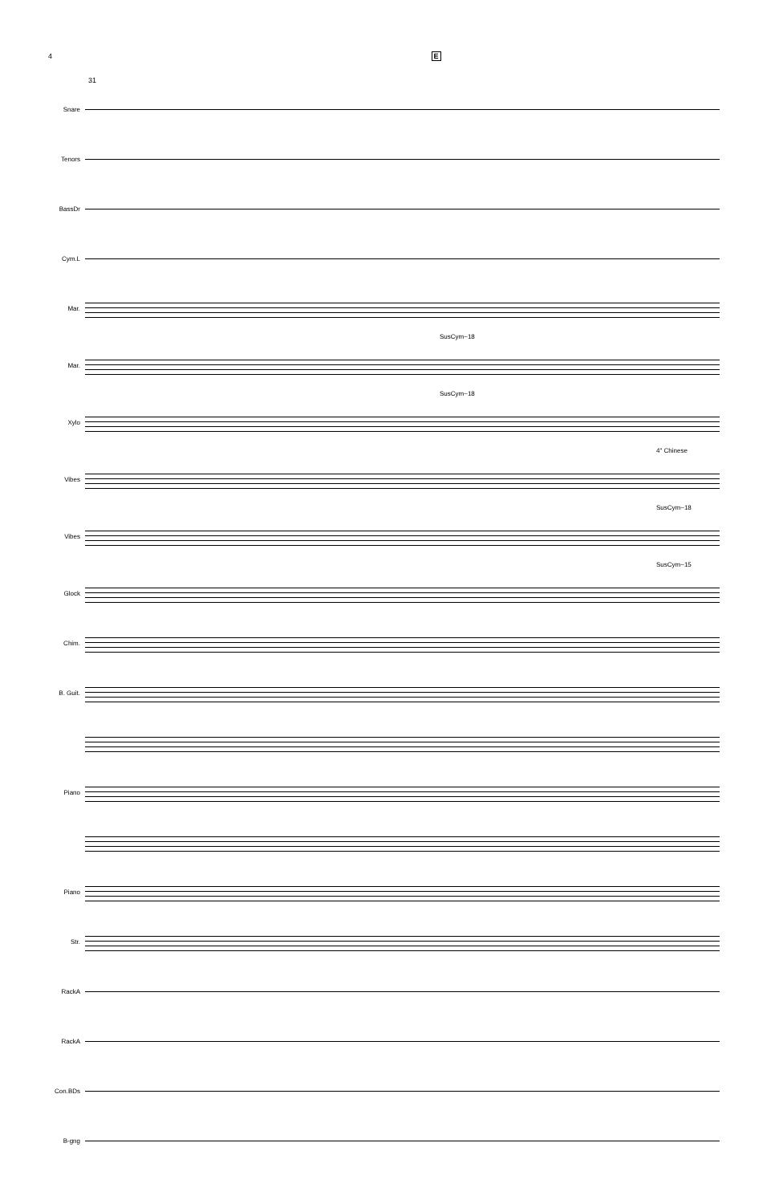4 E
31
Snare
Tenors
BassDr
Cym.L
Mar.
SusCym~18
Mar.
SusCym~18
Xylo
4" Chinese
Vibes
SusCym~18
Vibes
SusCym~15
Glock
Chim.
B. Guit.
Piano
Piano
Str.
RackA
RackA
Con.BDs
B-gng